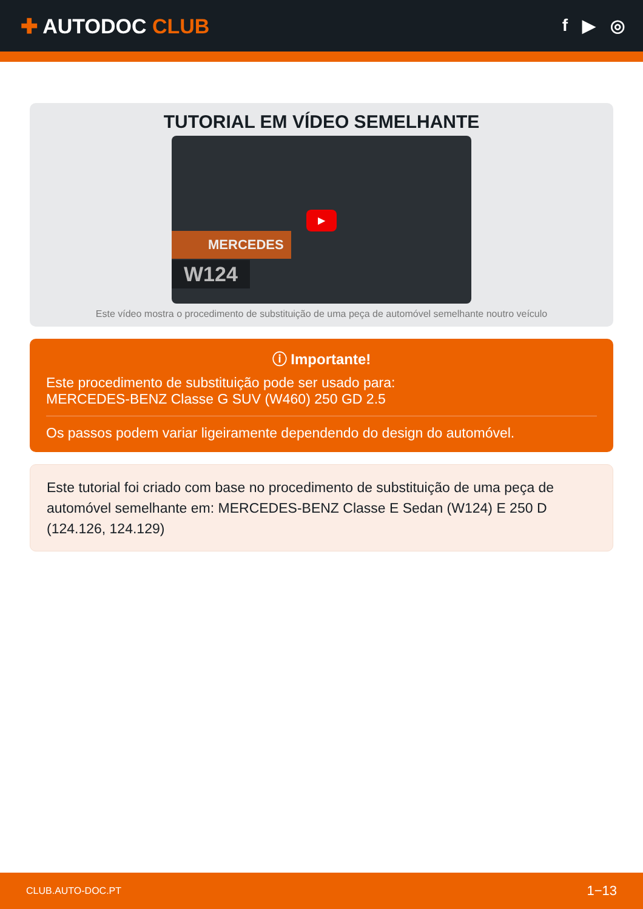✚ AUTODOC CLUB
f ▶ ◎
TUTORIAL EM VÍDEO SEMELHANTE
MERCEDES
W124
▶
Este vídeo mostra o procedimento de substituição de uma peça de automóvel semelhante noutro veículo
ⓘ Importante!
Este procedimento de substituição pode ser usado para:
MERCEDES-BENZ Classe G SUV (W460) 250 GD 2.5
Os passos podem variar ligeiramente dependendo do design do automóvel.
Este tutorial foi criado com base no procedimento de substituição de uma peça de automóvel semelhante em: MERCEDES-BENZ Classe E Sedan (W124) E 250 D (124.126, 124.129)
CLUB.AUTO-DOC.PT 1−13